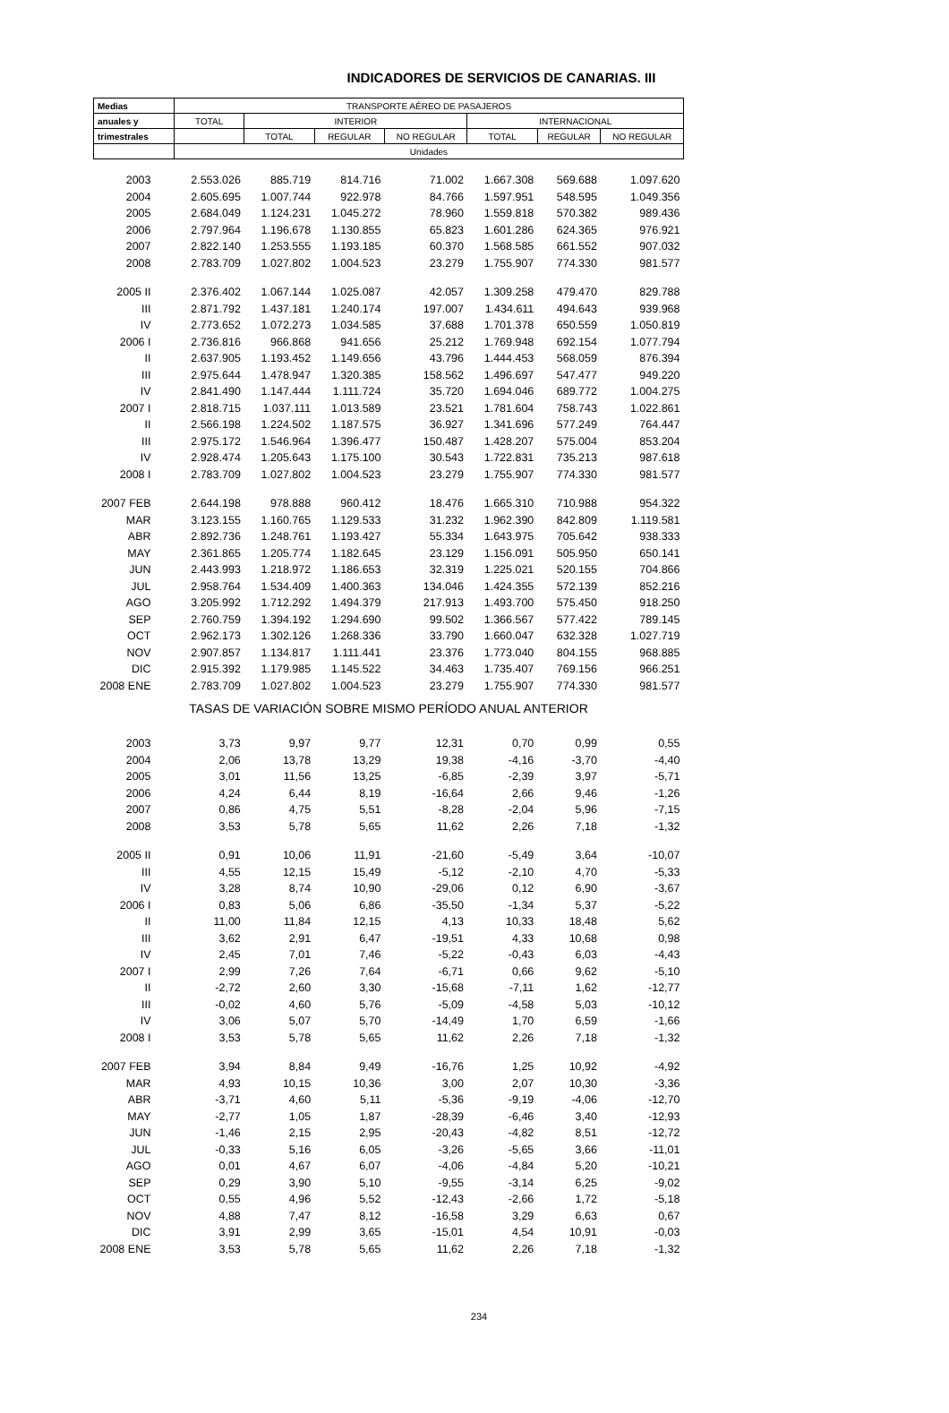INDICADORES DE SERVICIOS DE CANARIAS. III
| Medias | TRANSPORTE AÉREO DE PASAJEROS | | | | | | |
| --- | --- | --- | --- | --- | --- | --- | --- |
| anuales y | TOTAL | INTERIOR | | | INTERNACIONAL | | |
| trimestrales | | TOTAL | REGULAR | NO REGULAR | TOTAL | REGULAR | NO REGULAR |
| | Unidades | | | | | | |
| 2003 | 2.553.026 | 885.719 | 814.716 | 71.002 | 1.667.308 | 569.688 | 1.097.620 |
| 2004 | 2.605.695 | 1.007.744 | 922.978 | 84.766 | 1.597.951 | 548.595 | 1.049.356 |
| 2005 | 2.684.049 | 1.124.231 | 1.045.272 | 78.960 | 1.559.818 | 570.382 | 989.436 |
| 2006 | 2.797.964 | 1.196.678 | 1.130.855 | 65.823 | 1.601.286 | 624.365 | 976.921 |
| 2007 | 2.822.140 | 1.253.555 | 1.193.185 | 60.370 | 1.568.585 | 661.552 | 907.032 |
| 2008 | 2.783.709 | 1.027.802 | 1.004.523 | 23.279 | 1.755.907 | 774.330 | 981.577 |
| 2005 II | 2.376.402 | 1.067.144 | 1.025.087 | 42.057 | 1.309.258 | 479.470 | 829.788 |
| III | 2.871.792 | 1.437.181 | 1.240.174 | 197.007 | 1.434.611 | 494.643 | 939.968 |
| IV | 2.773.652 | 1.072.273 | 1.034.585 | 37.688 | 1.701.378 | 650.559 | 1.050.819 |
| 2006 I | 2.736.816 | 966.868 | 941.656 | 25.212 | 1.769.948 | 692.154 | 1.077.794 |
| II | 2.637.905 | 1.193.452 | 1.149.656 | 43.796 | 1.444.453 | 568.059 | 876.394 |
| III | 2.975.644 | 1.478.947 | 1.320.385 | 158.562 | 1.496.697 | 547.477 | 949.220 |
| IV | 2.841.490 | 1.147.444 | 1.111.724 | 35.720 | 1.694.046 | 689.772 | 1.004.275 |
| 2007 I | 2.818.715 | 1.037.111 | 1.013.589 | 23.521 | 1.781.604 | 758.743 | 1.022.861 |
| II | 2.566.198 | 1.224.502 | 1.187.575 | 36.927 | 1.341.696 | 577.249 | 764.447 |
| III | 2.975.172 | 1.546.964 | 1.396.477 | 150.487 | 1.428.207 | 575.004 | 853.204 |
| IV | 2.928.474 | 1.205.643 | 1.175.100 | 30.543 | 1.722.831 | 735.213 | 987.618 |
| 2008 I | 2.783.709 | 1.027.802 | 1.004.523 | 23.279 | 1.755.907 | 774.330 | 981.577 |
| 2007 FEB | 2.644.198 | 978.888 | 960.412 | 18.476 | 1.665.310 | 710.988 | 954.322 |
| MAR | 3.123.155 | 1.160.765 | 1.129.533 | 31.232 | 1.962.390 | 842.809 | 1.119.581 |
| ABR | 2.892.736 | 1.248.761 | 1.193.427 | 55.334 | 1.643.975 | 705.642 | 938.333 |
| MAY | 2.361.865 | 1.205.774 | 1.182.645 | 23.129 | 1.156.091 | 505.950 | 650.141 |
| JUN | 2.443.993 | 1.218.972 | 1.186.653 | 32.319 | 1.225.021 | 520.155 | 704.866 |
| JUL | 2.958.764 | 1.534.409 | 1.400.363 | 134.046 | 1.424.355 | 572.139 | 852.216 |
| AGO | 3.205.992 | 1.712.292 | 1.494.379 | 217.913 | 1.493.700 | 575.450 | 918.250 |
| SEP | 2.760.759 | 1.394.192 | 1.294.690 | 99.502 | 1.366.567 | 577.422 | 789.145 |
| OCT | 2.962.173 | 1.302.126 | 1.268.336 | 33.790 | 1.660.047 | 632.328 | 1.027.719 |
| NOV | 2.907.857 | 1.134.817 | 1.111.441 | 23.376 | 1.773.040 | 804.155 | 968.885 |
| DIC | 2.915.392 | 1.179.985 | 1.145.522 | 34.463 | 1.735.407 | 769.156 | 966.251 |
| 2008 ENE | 2.783.709 | 1.027.802 | 1.004.523 | 23.279 | 1.755.907 | 774.330 | 981.577 |
| TASAS DE VARIACIÓN SOBRE MISMO PERÍODO ANUAL ANTERIOR | | | | | | | |
| 2003 | 3,73 | 9,97 | 9,77 | 12,31 | 0,70 | 0,99 | 0,55 |
| 2004 | 2,06 | 13,78 | 13,29 | 19,38 | -4,16 | -3,70 | -4,40 |
| 2005 | 3,01 | 11,56 | 13,25 | -6,85 | -2,39 | 3,97 | -5,71 |
| 2006 | 4,24 | 6,44 | 8,19 | -16,64 | 2,66 | 9,46 | -1,26 |
| 2007 | 0,86 | 4,75 | 5,51 | -8,28 | -2,04 | 5,96 | -7,15 |
| 2008 | 3,53 | 5,78 | 5,65 | 11,62 | 2,26 | 7,18 | -1,32 |
| 2005 II | 0,91 | 10,06 | 11,91 | -21,60 | -5,49 | 3,64 | -10,07 |
| III | 4,55 | 12,15 | 15,49 | -5,12 | -2,10 | 4,70 | -5,33 |
| IV | 3,28 | 8,74 | 10,90 | -29,06 | 0,12 | 6,90 | -3,67 |
| 2006 I | 0,83 | 5,06 | 6,86 | -35,50 | -1,34 | 5,37 | -5,22 |
| II | 11,00 | 11,84 | 12,15 | 4,13 | 10,33 | 18,48 | 5,62 |
| III | 3,62 | 2,91 | 6,47 | -19,51 | 4,33 | 10,68 | 0,98 |
| IV | 2,45 | 7,01 | 7,46 | -5,22 | -0,43 | 6,03 | -4,43 |
| 2007 I | 2,99 | 7,26 | 7,64 | -6,71 | 0,66 | 9,62 | -5,10 |
| II | -2,72 | 2,60 | 3,30 | -15,68 | -7,11 | 1,62 | -12,77 |
| III | -0,02 | 4,60 | 5,76 | -5,09 | -4,58 | 5,03 | -10,12 |
| IV | 3,06 | 5,07 | 5,70 | -14,49 | 1,70 | 6,59 | -1,66 |
| 2008 I | 3,53 | 5,78 | 5,65 | 11,62 | 2,26 | 7,18 | -1,32 |
| 2007 FEB | 3,94 | 8,84 | 9,49 | -16,76 | 1,25 | 10,92 | -4,92 |
| MAR | 4,93 | 10,15 | 10,36 | 3,00 | 2,07 | 10,30 | -3,36 |
| ABR | -3,71 | 4,60 | 5,11 | -5,36 | -9,19 | -4,06 | -12,70 |
| MAY | -2,77 | 1,05 | 1,87 | -28,39 | -6,46 | 3,40 | -12,93 |
| JUN | -1,46 | 2,15 | 2,95 | -20,43 | -4,82 | 8,51 | -12,72 |
| JUL | -0,33 | 5,16 | 6,05 | -3,26 | -5,65 | 3,66 | -11,01 |
| AGO | 0,01 | 4,67 | 6,07 | -4,06 | -4,84 | 5,20 | -10,21 |
| SEP | 0,29 | 3,90 | 5,10 | -9,55 | -3,14 | 6,25 | -9,02 |
| OCT | 0,55 | 4,96 | 5,52 | -12,43 | -2,66 | 1,72 | -5,18 |
| NOV | 4,88 | 7,47 | 8,12 | -16,58 | 3,29 | 6,63 | 0,67 |
| DIC | 3,91 | 2,99 | 3,65 | -15,01 | 4,54 | 10,91 | -0,03 |
| 2008 ENE | 3,53 | 5,78 | 5,65 | 11,62 | 2,26 | 7,18 | -1,32 |
234